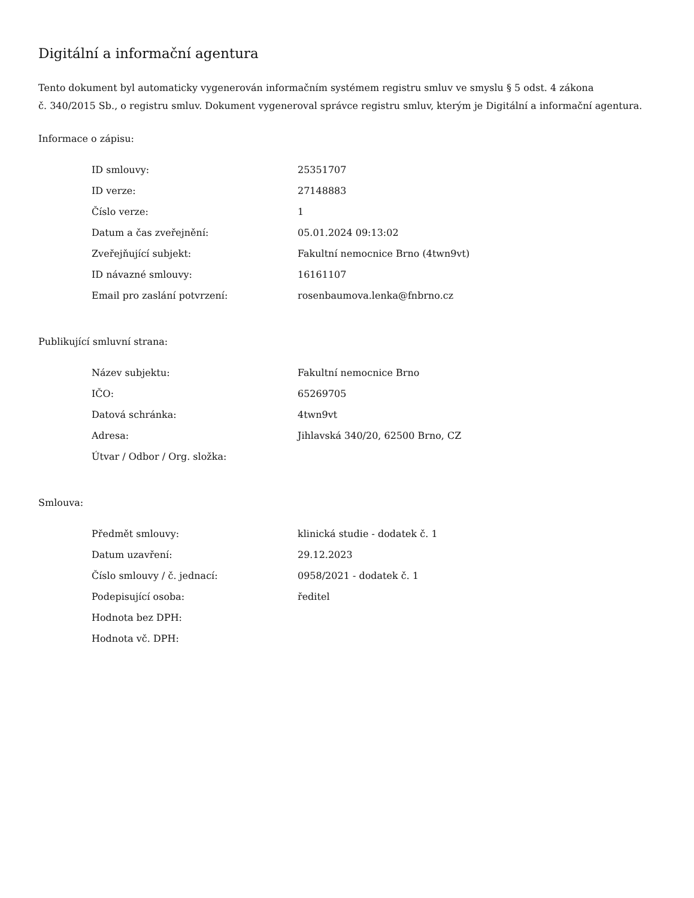Digitální a informační agentura
Tento dokument byl automaticky vygenerován informačním systémem registru smluv ve smyslu § 5 odst. 4 zákona
č. 340/2015 Sb., o registru smluv. Dokument vygeneroval správce registru smluv, kterým je Digitální a informační agentura.
Informace o zápisu:
| ID smlouvy: | 25351707 |
| ID verze: | 27148883 |
| Číslo verze: | 1 |
| Datum a čas zveřejnění: | 05.01.2024 09:13:02 |
| Zveřejňující subjekt: | Fakultní nemocnice Brno (4twn9vt) |
| ID návazné smlouvy: | 16161107 |
| Email pro zaslání potvrzení: | rosenbaumova.lenka@fnbrno.cz |
Publikující smluvní strana:
| Název subjektu: | Fakultní nemocnice Brno |
| IČO: | 65269705 |
| Datová schránka: | 4twn9vt |
| Adresa: | Jihlavská 340/20, 62500 Brno, CZ |
| Útvar / Odbor / Org. složka: | |
Smlouva:
| Předmět smlouvy: | klinická studie - dodatek č. 1 |
| Datum uzavření: | 29.12.2023 |
| Číslo smlouvy / č. jednací: | 0958/2021 - dodatek č. 1 |
| Podepisující osoba: | ředitel |
| Hodnota bez DPH: | |
| Hodnota vč. DPH: | |